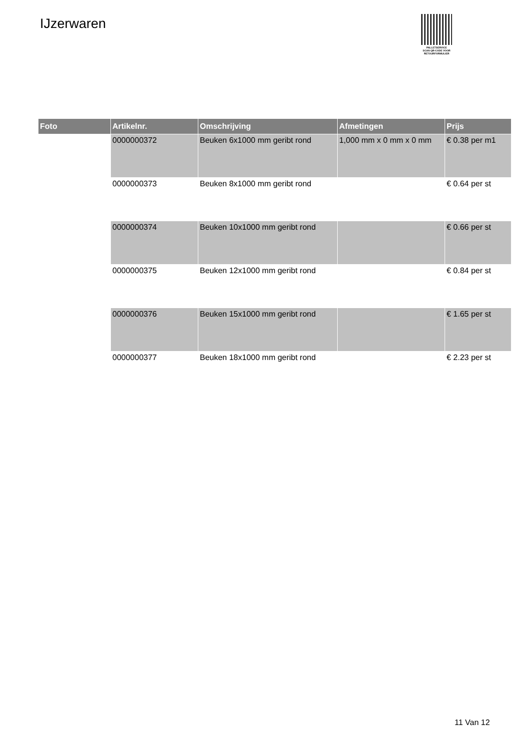IJzerwaren
PALLETSERVICE
SCAN QR-CODE VOOR
RETOURFORMULIER
| Foto | Artikelnr. | Omschrijving | Afmetingen | Prijs |
| --- | --- | --- | --- | --- |
| | 0000000372 | Beuken 6x1000 mm geribt rond | 1,000 mm x 0 mm x 0 mm | € 0.38 per m1 |
| | 0000000373 | Beuken 8x1000 mm geribt rond | | € 0.64 per st |
| | 0000000374 | Beuken 10x1000 mm geribt rond | | € 0.66 per st |
| | 0000000375 | Beuken 12x1000 mm geribt rond | | € 0.84 per st |
| | 0000000376 | Beuken 15x1000 mm geribt rond | | € 1.65 per st |
| | 0000000377 | Beuken 18x1000 mm geribt rond | | € 2.23 per st |
11 Van 12